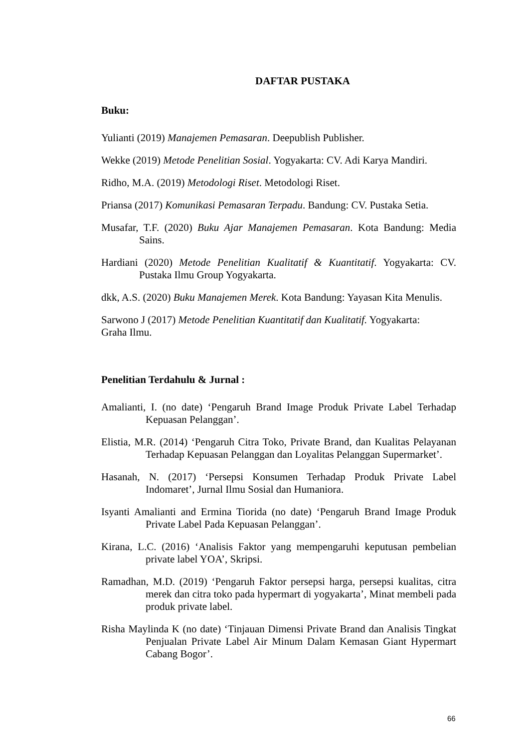DAFTAR PUSTAKA
Buku:
Yulianti (2019) Manajemen Pemasaran. Deepublish Publisher.
Wekke (2019) Metode Penelitian Sosial. Yogyakarta: CV. Adi Karya Mandiri.
Ridho, M.A. (2019) Metodologi Riset. Metodologi Riset.
Priansa (2017) Komunikasi Pemasaran Terpadu. Bandung: CV. Pustaka Setia.
Musafar, T.F. (2020) Buku Ajar Manajemen Pemasaran. Kota Bandung: Media Sains.
Hardiani (2020) Metode Penelitian Kualitatif & Kuantitatif. Yogyakarta: CV. Pustaka Ilmu Group Yogyakarta.
dkk, A.S. (2020) Buku Manajemen Merek. Kota Bandung: Yayasan Kita Menulis.
Sarwono J (2017) Metode Penelitian Kuantitatif dan Kualitatif. Yogyakarta:
Graha Ilmu.
Penelitian Terdahulu & Jurnal :
Amalianti, I. (no date) ‘Pengaruh Brand Image Produk Private Label Terhadap Kepuasan Pelanggan’.
Elistia, M.R. (2014) ‘Pengaruh Citra Toko, Private Brand, dan Kualitas Pelayanan Terhadap Kepuasan Pelanggan dan Loyalitas Pelanggan Supermarket’.
Hasanah, N. (2017) ‘Persepsi Konsumen Terhadap Produk Private Label Indomaret’, Jurnal Ilmu Sosial dan Humaniora.
Isyanti Amalianti and Ermina Tiorida (no date) ‘Pengaruh Brand Image Produk Private Label Pada Kepuasan Pelanggan’.
Kirana, L.C. (2016) ‘Analisis Faktor yang mempengaruhi keputusan pembelian private label YOA’, Skripsi.
Ramadhan, M.D. (2019) ‘Pengaruh Faktor persepsi harga, persepsi kualitas, citra merek dan citra toko pada hypermart di yogyakarta’, Minat membeli pada produk private label.
Risha Maylinda K (no date) ‘Tinjauan Dimensi Private Brand dan Analisis Tingkat Penjualan Private Label Air Minum Dalam Kemasan Giant Hypermart Cabang Bogor’.
66